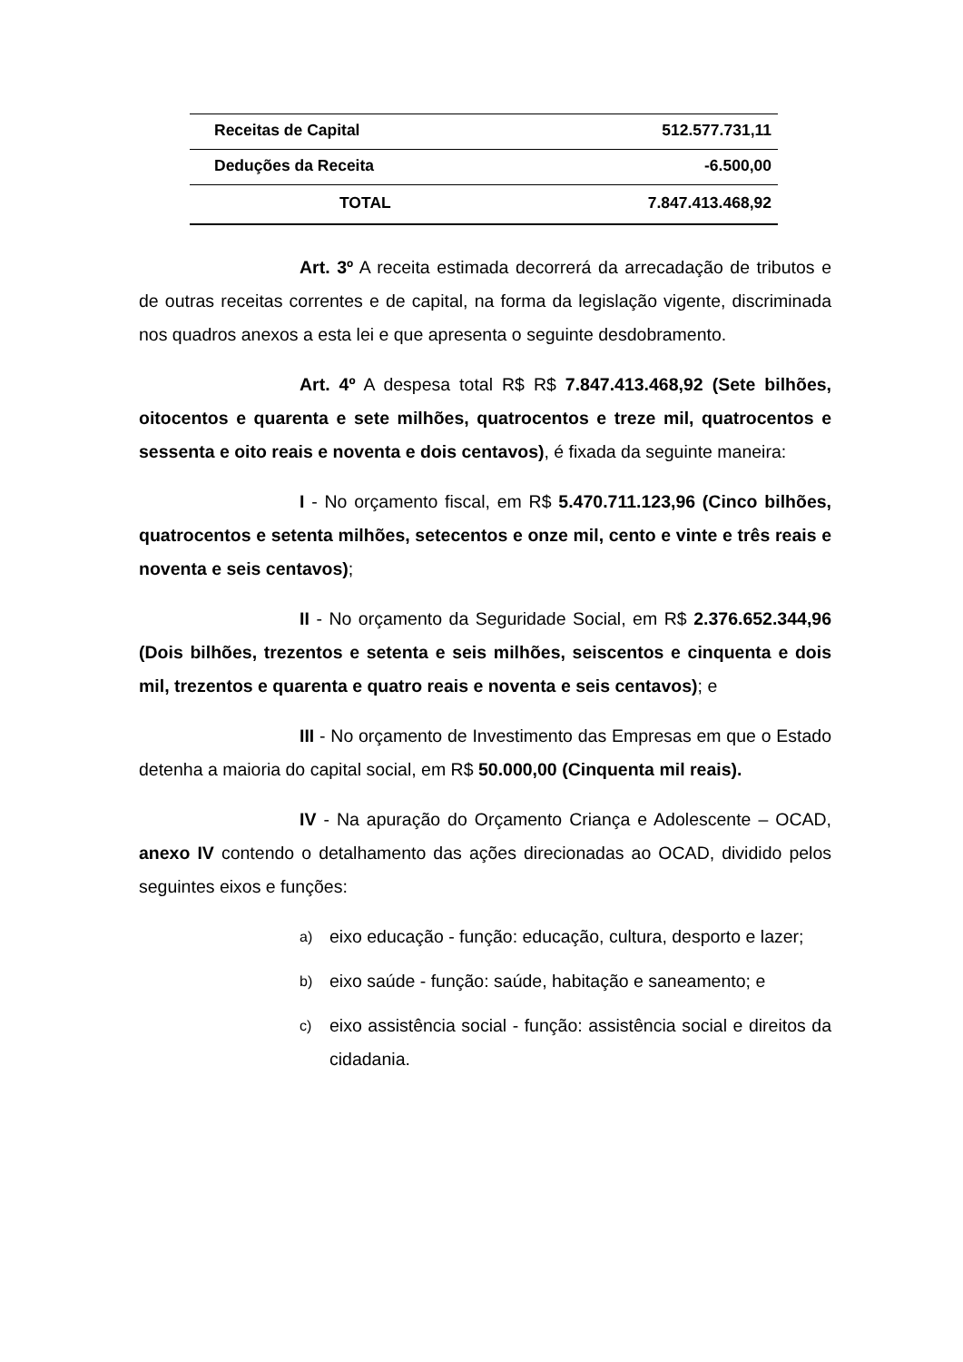| Receitas de Capital | 512.577.731,11 |
| Deduções da Receita | -6.500,00 |
| TOTAL | 7.847.413.468,92 |
Art. 3º A receita estimada decorrerá da arrecadação de tributos e de outras receitas correntes e de capital, na forma da legislação vigente, discriminada nos quadros anexos a esta lei e que apresenta o seguinte desdobramento.
Art. 4º A despesa total R$ R$ 7.847.413.468,92 (Sete bilhões, oitocentos e quarenta e sete milhões, quatrocentos e treze mil, quatrocentos e sessenta e oito reais e noventa e dois centavos), é fixada da seguinte maneira:
I - No orçamento fiscal, em R$ 5.470.711.123,96 (Cinco bilhões, quatrocentos e setenta milhões, setecentos e onze mil, cento e vinte e três reais e noventa e seis centavos);
II - No orçamento da Seguridade Social, em R$ 2.376.652.344,96 (Dois bilhões, trezentos e setenta e seis milhões, seiscentos e cinquenta e dois mil, trezentos e quarenta e quatro reais e noventa e seis centavos); e
III - No orçamento de Investimento das Empresas em que o Estado detenha a maioria do capital social, em R$ 50.000,00 (Cinquenta mil reais).
IV - Na apuração do Orçamento Criança e Adolescente – OCAD, anexo IV contendo o detalhamento das ações direcionadas ao OCAD, dividido pelos seguintes eixos e funções:
a) eixo educação - função: educação, cultura, desporto e lazer;
b) eixo saúde - função: saúde, habitação e saneamento; e
c) eixo assistência social - função: assistência social e direitos da cidadania.